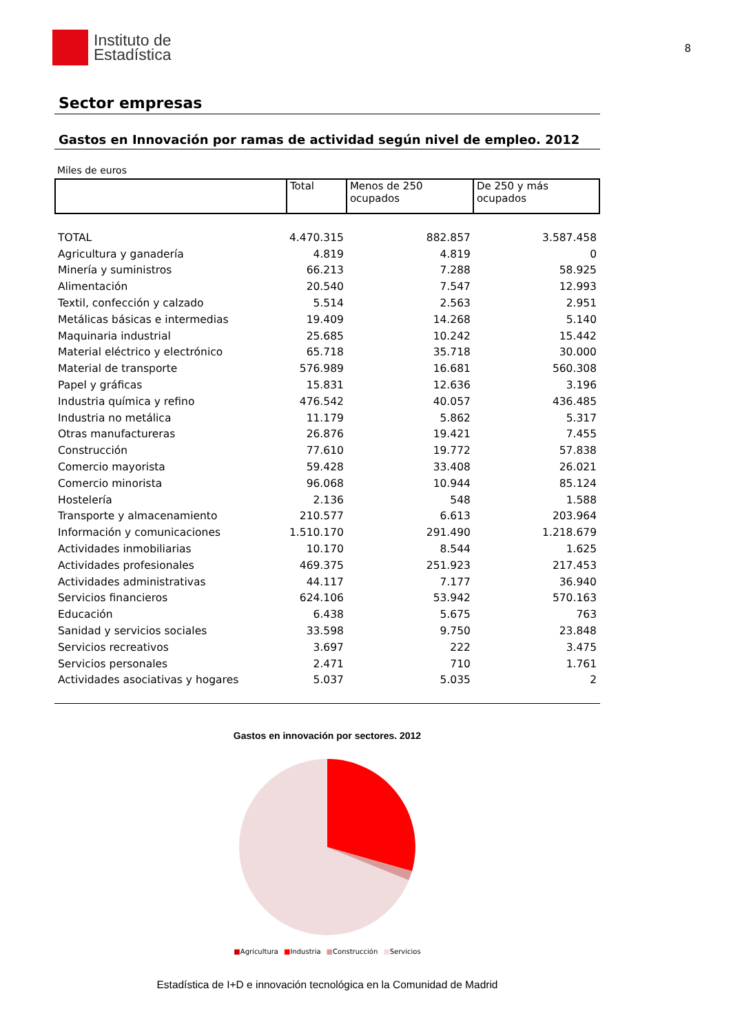Instituto de
Estadística
8
Sector empresas
Gastos en Innovación por ramas de actividad según nivel de empleo. 2012
Miles de euros
| | Total | Menos de 250 ocupados | De 250 y más ocupados |
| --- | --- | --- | --- |
| TOTAL | 4.470.315 | 882.857 | 3.587.458 |
| Agricultura y ganadería | 4.819 | 4.819 | 0 |
| Minería y suministros | 66.213 | 7.288 | 58.925 |
| Alimentación | 20.540 | 7.547 | 12.993 |
| Textil, confección y calzado | 5.514 | 2.563 | 2.951 |
| Metálicas básicas e intermedias | 19.409 | 14.268 | 5.140 |
| Maquinaria industrial | 25.685 | 10.242 | 15.442 |
| Material eléctrico y electrónico | 65.718 | 35.718 | 30.000 |
| Material de transporte | 576.989 | 16.681 | 560.308 |
| Papel y gráficas | 15.831 | 12.636 | 3.196 |
| Industria química y refino | 476.542 | 40.057 | 436.485 |
| Industria no metálica | 11.179 | 5.862 | 5.317 |
| Otras manufactureras | 26.876 | 19.421 | 7.455 |
| Construcción | 77.610 | 19.772 | 57.838 |
| Comercio mayorista | 59.428 | 33.408 | 26.021 |
| Comercio minorista | 96.068 | 10.944 | 85.124 |
| Hostelería | 2.136 | 548 | 1.588 |
| Transporte y almacenamiento | 210.577 | 6.613 | 203.964 |
| Información y comunicaciones | 1.510.170 | 291.490 | 1.218.679 |
| Actividades inmobiliarias | 10.170 | 8.544 | 1.625 |
| Actividades profesionales | 469.375 | 251.923 | 217.453 |
| Actividades administrativas | 44.117 | 7.177 | 36.940 |
| Servicios financieros | 624.106 | 53.942 | 570.163 |
| Educación | 6.438 | 5.675 | 763 |
| Sanidad y servicios sociales | 33.598 | 9.750 | 23.848 |
| Servicios recreativos | 3.697 | 222 | 3.475 |
| Servicios personales | 2.471 | 710 | 1.761 |
| Actividades asociativas y hogares | 5.037 | 5.035 | 2 |
Gastos en innovación por sectores. 2012
■Agricultura ■Industria ■Construcción ■Servicios
Estadística de I+D e innovación tecnológica en la Comunidad de Madrid